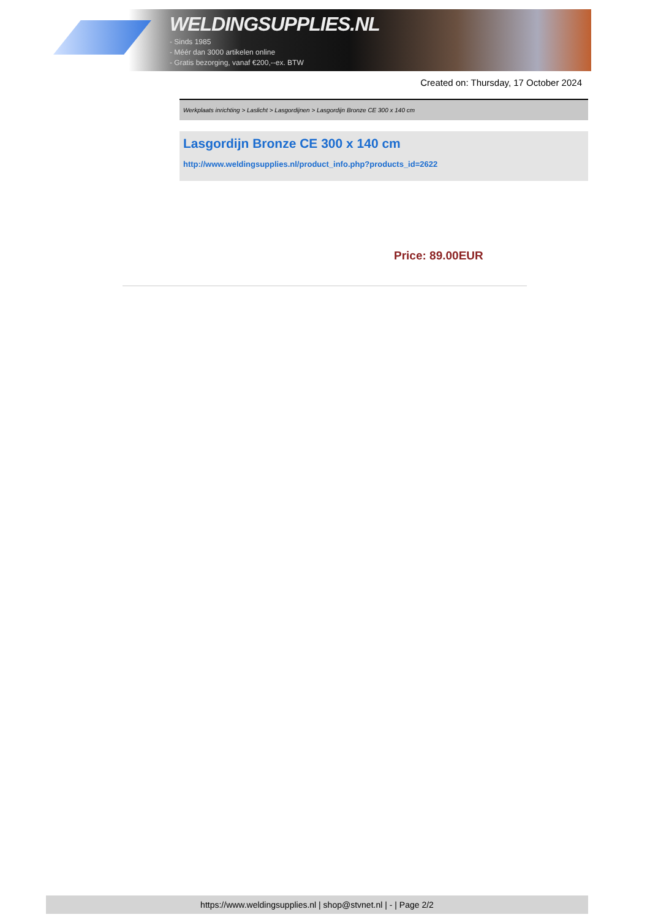WELDINGSUPPLIES.NL
- Sinds 1985
- Méér dan 3000 artikelen online
- Gratis bezorging, vanaf €200,--ex. BTW
Created on: Thursday, 17 October 2024
Werkplaats inrichting > Laslicht > Lasgordijnen > Lasgordijn Bronze CE 300 x 140 cm
Lasgordijn Bronze CE 300 x 140 cm
http://www.weldingsupplies.nl/product_info.php?products_id=2622
Price: 89.00EUR
https://www.weldingsupplies.nl | shop@stvnet.nl | - | Page 2/2